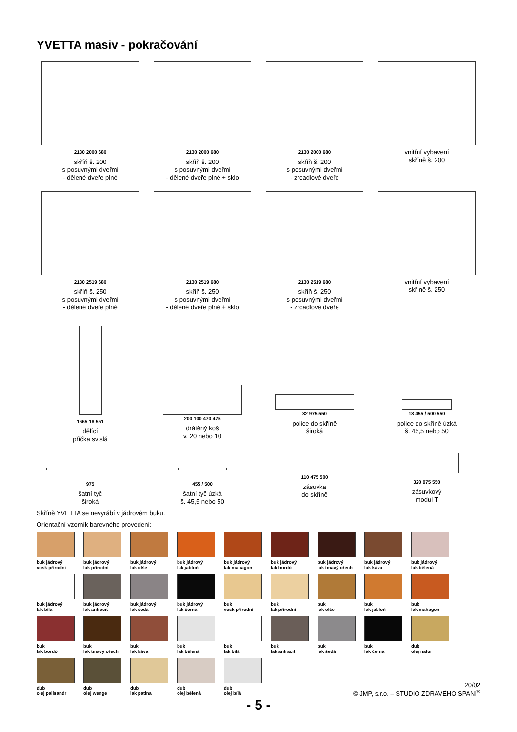YVETTA masiv - pokračování
2130 2000 680
skříň š. 200
s posuvnými dveřmi
- dělené dveře plné
2130 2000 680
skříň š. 200
s posuvnými dveřmi
- dělené dveře plné + sklo
2130 2000 680
skříň š. 200
s posuvnými dveřmi
- zrcadlové dveře
vnitřní vybavení
skříně š. 200
2130 2519 680
skříň š. 250
s posuvnými dveřmi
- dělené dveře plné
2130 2519 680
skříň š. 250
s posuvnými dveřmi
- dělené dveře plné + sklo
2130 2519 680
skříň š. 250
s posuvnými dveřmi
- zrcadlové dveře
vnitřní vybavení
skříně š. 250
1665 18 551
dělící
příčka svislá
200 100 470 475
drátěný koš
v. 20 nebo 10
32 975 550
police do skříně
široká
18 455 / 500 550
police do skříně úzká
š. 45,5 nebo 50
975
šatní tyč
široká
455 / 500
šatní tyč úzká
š. 45,5 nebo 50
110 475 500
zásuvka
do skříně
320 975 550
zásuvkový
modul T
Skříně YVETTA se nevyrábí v jádrovém buku.
Orientační vzorník barevného provedení:
buk jádrový
vosk přírodní
buk jádrový
lak přírodní
buk jádrový
lak olše
buk jádrový
lak jabloň
buk jádrový
lak mahagon
buk jádrový
lak bordó
buk jádrový
lak tmavý ořech
buk jádrový
lak káva
buk jádrový
lak bělená
buk jádrový
lak bílá
buk jádrový
lak antracit
buk jádrový
lak šedá
buk jádrový
lak černá
buk
vosk přírodní
buk
lak přírodní
buk
lak olše
buk
lak jabloň
buk
lak mahagon
buk
lak bordó
buk
lak tmavý ořech
buk
lak káva
buk
lak bělená
buk
lak bílá
buk
lak antracit
buk
lak šedá
buk
lak černá
dub
olej natur
dub
olej palisandr
dub
olej wenge
dub
lak patina
dub
olej bělená
dub
olej bílá
20/02
© JMP, s.r.o. – STUDIO ZDRAVÉHO SPANÍ<sup>®</sup>
- 5 -